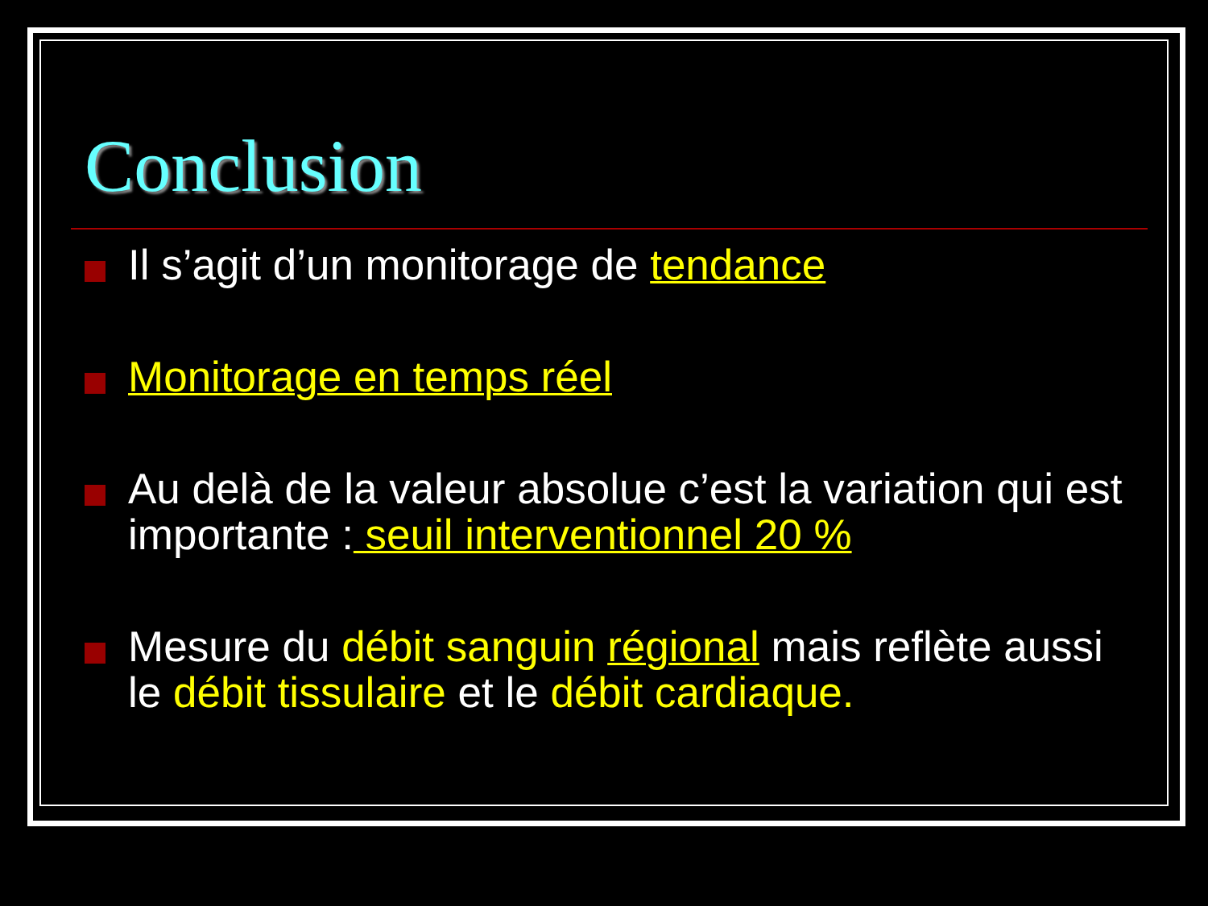Conclusion
Il s’agit d’un monitorage de tendance
Monitorage en temps réel
Au delà de la valeur absolue c’est la variation qui est importante : seuil interventionnel 20 %
Mesure du débit sanguin régional mais reflète aussi le débit tissulaire et le débit cardiaque.